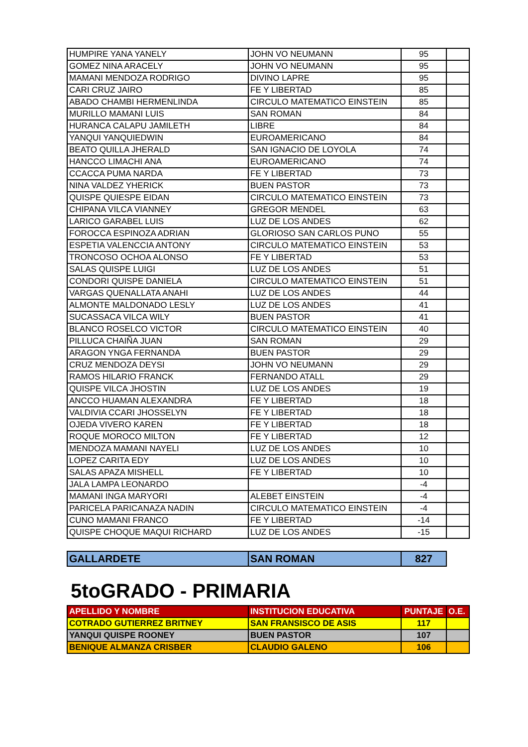| HUMPIRE YANA YANELY | JOHN VO NEUMANN | 95 | |
| GOMEZ NINA ARACELY | JOHN VO NEUMANN | 95 | |
| MAMANI MENDOZA RODRIGO | DIVINO LAPRE | 95 | |
| CARI CRUZ JAIRO | FE Y LIBERTAD | 85 | |
| ABADO CHAMBI HERMENLINDA | CIRCULO MATEMATICO EINSTEIN | 85 | |
| MURILLO MAMANI LUIS | SAN ROMAN | 84 | |
| HURANCA CALAPU JAMILETH | LIBRE | 84 | |
| YANQUI YANQUIEDWIN | EUROAMERICANO | 84 | |
| BEATO QUILLA JHERALD | SAN IGNACIO DE LOYOLA | 74 | |
| HANCCO LIMACHI ANA | EUROAMERICANO | 74 | |
| CCACCA PUMA NARDA | FE Y LIBERTAD | 73 | |
| NINA VALDEZ YHERICK | BUEN PASTOR | 73 | |
| QUISPE QUIESPE EIDAN | CIRCULO MATEMATICO EINSTEIN | 73 | |
| CHIPANA VILCA VIANNEY | GREGOR MENDEL | 63 | |
| LARICO GARABEL LUIS | LUZ DE LOS ANDES | 62 | |
| FOROCCA ESPINOZA ADRIAN | GLORIOSO SAN CARLOS PUNO | 55 | |
| ESPETIA VALENCCIA ANTONY | CIRCULO MATEMATICO EINSTEIN | 53 | |
| TRONCOSO OCHOA ALONSO | FE Y LIBERTAD | 53 | |
| SALAS QUISPE LUIGI | LUZ DE LOS ANDES | 51 | |
| CONDORI QUISPE DANIELA | CIRCULO MATEMATICO EINSTEIN | 51 | |
| VARGAS QUENALLATA ANAHI | LUZ DE LOS ANDES | 44 | |
| ALMONTE MALDONADO LESLY | LUZ DE LOS ANDES | 41 | |
| SUCASSACA VILCA WILY | BUEN PASTOR | 41 | |
| BLANCO ROSELCO VICTOR | CIRCULO MATEMATICO EINSTEIN | 40 | |
| PILLUCA CHAIÑA JUAN | SAN ROMAN | 29 | |
| ARAGON YNGA FERNANDA | BUEN PASTOR | 29 | |
| CRUZ MENDOZA DEYSI | JOHN VO NEUMANN | 29 | |
| RAMOS HILARIO FRANCK | FERNANDO ATALL | 29 | |
| QUISPE VILCA JHOSTIN | LUZ DE LOS ANDES | 19 | |
| ANCCO HUAMAN ALEXANDRA | FE Y LIBERTAD | 18 | |
| VALDIVIA CCARI JHOSSELYN | FE Y LIBERTAD | 18 | |
| OJEDA VIVERO KAREN | FE Y LIBERTAD | 18 | |
| ROQUE MOROCO MILTON | FE Y LIBERTAD | 12 | |
| MENDOZA MAMANI NAYELI | LUZ DE LOS ANDES | 10 | |
| LOPEZ CARITA EDY | LUZ DE LOS ANDES | 10 | |
| SALAS APAZA MISHELL | FE Y LIBERTAD | 10 | |
| JALA LAMPA LEONARDO | | -4 | |
| MAMANI INGA MARYORI | ALEBET EINSTEIN | -4 | |
| PARICELA PARICANAZA NADIN | CIRCULO MATEMATICO EINSTEIN | -4 | |
| CUNO MAMANI FRANCO | FE Y LIBERTAD | -14 | |
| QUISPE CHOQUE MAQUI RICHARD | LUZ DE LOS ANDES | -15 | |
| GALLARDETE | SAN ROMAN | 827 |
5toGRADO - PRIMARIA
| APELLIDO Y NOMBRE | INSTITUCION EDUCATIVA | PUNTAJE | O.E. |
| --- | --- | --- | --- |
| COTRADO GUTIERREZ BRITNEY | SAN FRANSISCO DE ASIS | 117 | |
| YANQUI QUISPE ROONEY | BUEN PASTOR | 107 | |
| BENIQUE ALMANZA CRISBER | CLAUDIO GALENO | 106 | |